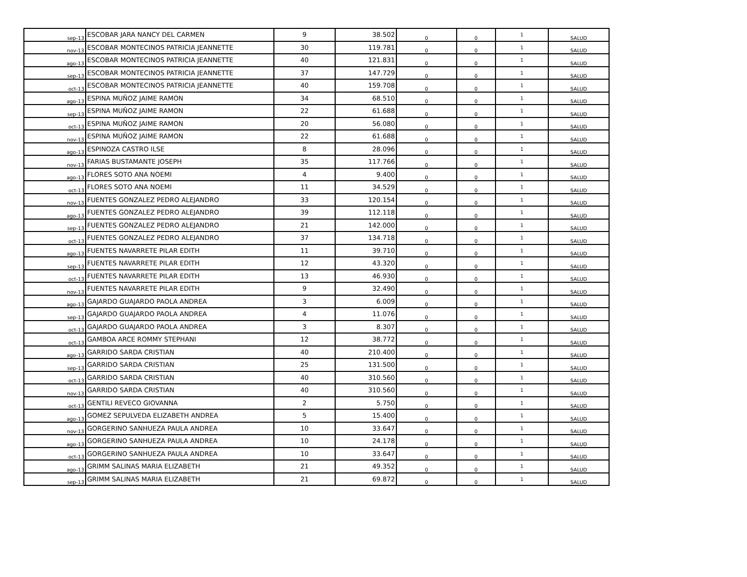| sep-13 | ESCOBAR JARA NANCY DEL CARMEN | 9 | 38.502 | 0 | 0 | 1 | SALUD |
| nov-13 | ESCOBAR MONTECINOS PATRICIA JEANNETTE | 30 | 119.781 | 0 | 0 | 1 | SALUD |
| ago-13 | ESCOBAR MONTECINOS PATRICIA JEANNETTE | 40 | 121.831 | 0 | 0 | 1 | SALUD |
| sep-13 | ESCOBAR MONTECINOS PATRICIA JEANNETTE | 37 | 147.729 | 0 | 0 | 1 | SALUD |
| oct-13 | ESCOBAR MONTECINOS PATRICIA JEANNETTE | 40 | 159.708 | 0 | 0 | 1 | SALUD |
| ago-13 | ESPINA MUÑOZ JAIME RAMON | 34 | 68.510 | 0 | 0 | 1 | SALUD |
| sep-13 | ESPINA MUÑOZ JAIME RAMON | 22 | 61.688 | 0 | 0 | 1 | SALUD |
| oct-13 | ESPINA MUÑOZ JAIME RAMON | 20 | 56.080 | 0 | 0 | 1 | SALUD |
| nov-13 | ESPINA MUÑOZ JAIME RAMON | 22 | 61.688 | 0 | 0 | 1 | SALUD |
| ago-13 | ESPINOZA CASTRO ILSE | 8 | 28.096 | 0 | 0 | 1 | SALUD |
| nov-13 | FARIAS BUSTAMANTE JOSEPH | 35 | 117.766 | 0 | 0 | 1 | SALUD |
| ago-13 | FLORES SOTO ANA NOEMI | 4 | 9.400 | 0 | 0 | 1 | SALUD |
| oct-13 | FLORES SOTO ANA NOEMI | 11 | 34.529 | 0 | 0 | 1 | SALUD |
| nov-13 | FUENTES GONZALEZ PEDRO ALEJANDRO | 33 | 120.154 | 0 | 0 | 1 | SALUD |
| ago-13 | FUENTES GONZALEZ PEDRO ALEJANDRO | 39 | 112.118 | 0 | 0 | 1 | SALUD |
| sep-13 | FUENTES GONZALEZ PEDRO ALEJANDRO | 21 | 142.000 | 0 | 0 | 1 | SALUD |
| oct-13 | FUENTES GONZALEZ PEDRO ALEJANDRO | 37 | 134.718 | 0 | 0 | 1 | SALUD |
| ago-13 | FUENTES NAVARRETE PILAR EDITH | 11 | 39.710 | 0 | 0 | 1 | SALUD |
| sep-13 | FUENTES NAVARRETE PILAR EDITH | 12 | 43.320 | 0 | 0 | 1 | SALUD |
| oct-13 | FUENTES NAVARRETE PILAR EDITH | 13 | 46.930 | 0 | 0 | 1 | SALUD |
| nov-13 | FUENTES NAVARRETE PILAR EDITH | 9 | 32.490 | 0 | 0 | 1 | SALUD |
| ago-13 | GAJARDO GUAJARDO PAOLA ANDREA | 3 | 6.009 | 0 | 0 | 1 | SALUD |
| sep-13 | GAJARDO GUAJARDO PAOLA ANDREA | 4 | 11.076 | 0 | 0 | 1 | SALUD |
| oct-13 | GAJARDO GUAJARDO PAOLA ANDREA | 3 | 8.307 | 0 | 0 | 1 | SALUD |
| oct-13 | GAMBOA ARCE ROMMY STEPHANI | 12 | 38.772 | 0 | 0 | 1 | SALUD |
| ago-13 | GARRIDO SARDA CRISTIAN | 40 | 210.400 | 0 | 0 | 1 | SALUD |
| sep-13 | GARRIDO SARDA CRISTIAN | 25 | 131.500 | 0 | 0 | 1 | SALUD |
| oct-13 | GARRIDO SARDA CRISTIAN | 40 | 310.560 | 0 | 0 | 1 | SALUD |
| nov-13 | GARRIDO SARDA CRISTIAN | 40 | 310.560 | 0 | 0 | 1 | SALUD |
| oct-13 | GENTILI REVECO GIOVANNA | 2 | 5.750 | 0 | 0 | 1 | SALUD |
| ago-13 | GOMEZ SEPULVEDA ELIZABETH ANDREA | 5 | 15.400 | 0 | 0 | 1 | SALUD |
| nov-13 | GORGERINO SANHUEZA PAULA ANDREA | 10 | 33.647 | 0 | 0 | 1 | SALUD |
| ago-13 | GORGERINO SANHUEZA PAULA ANDREA | 10 | 24.178 | 0 | 0 | 1 | SALUD |
| oct-13 | GORGERINO SANHUEZA PAULA ANDREA | 10 | 33.647 | 0 | 0 | 1 | SALUD |
| ago-13 | GRIMM SALINAS MARIA ELIZABETH | 21 | 49.352 | 0 | 0 | 1 | SALUD |
| sep-13 | GRIMM SALINAS MARIA ELIZABETH | 21 | 69.872 | 0 | 0 | 1 | SALUD |